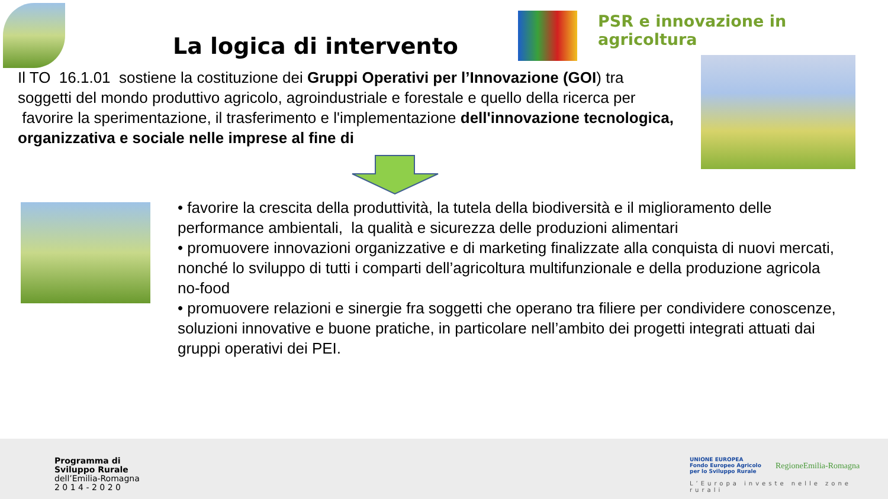PSR e innovazione in agricoltura
La logica di intervento
Il TO 16.1.01 sostiene la costituzione dei Gruppi Operativi per l’Innovazione (GOI) tra soggetti del mondo produttivo agricolo, agroindustriale e forestale e quello della ricerca per favorire la sperimentazione, il trasferimento e l'implementazione dell'innovazione tecnologica, organizzativa e sociale nelle imprese al fine di
• favorire la crescita della produttività, la tutela della biodiversità e il miglioramento delle performance ambientali, la qualità e sicurezza delle produzioni alimentari
• promuovere innovazioni organizzative e di marketing finalizzate alla conquista di nuovi mercati, nonché lo sviluppo di tutti i comparti dell’agricoltura multifunzionale e della produzione agricola no-food
• promuovere relazioni e sinergie fra soggetti che operano tra filiere per condividere conoscenze, soluzioni innovative e buone pratiche, in particolare nell’ambito dei progetti integrati attuati dai gruppi operativi dei PEI.
Programma di
Sviluppo Rurale
dell’Emilia-Romagna
2 0 1 4 - 2 0 2 0
UNIONE EUROPEA
Fondo Europeo Agricolo
per lo Sviluppo Rurale
RegioneEmilia-Romagna
L’Europa investe nelle zone rurali